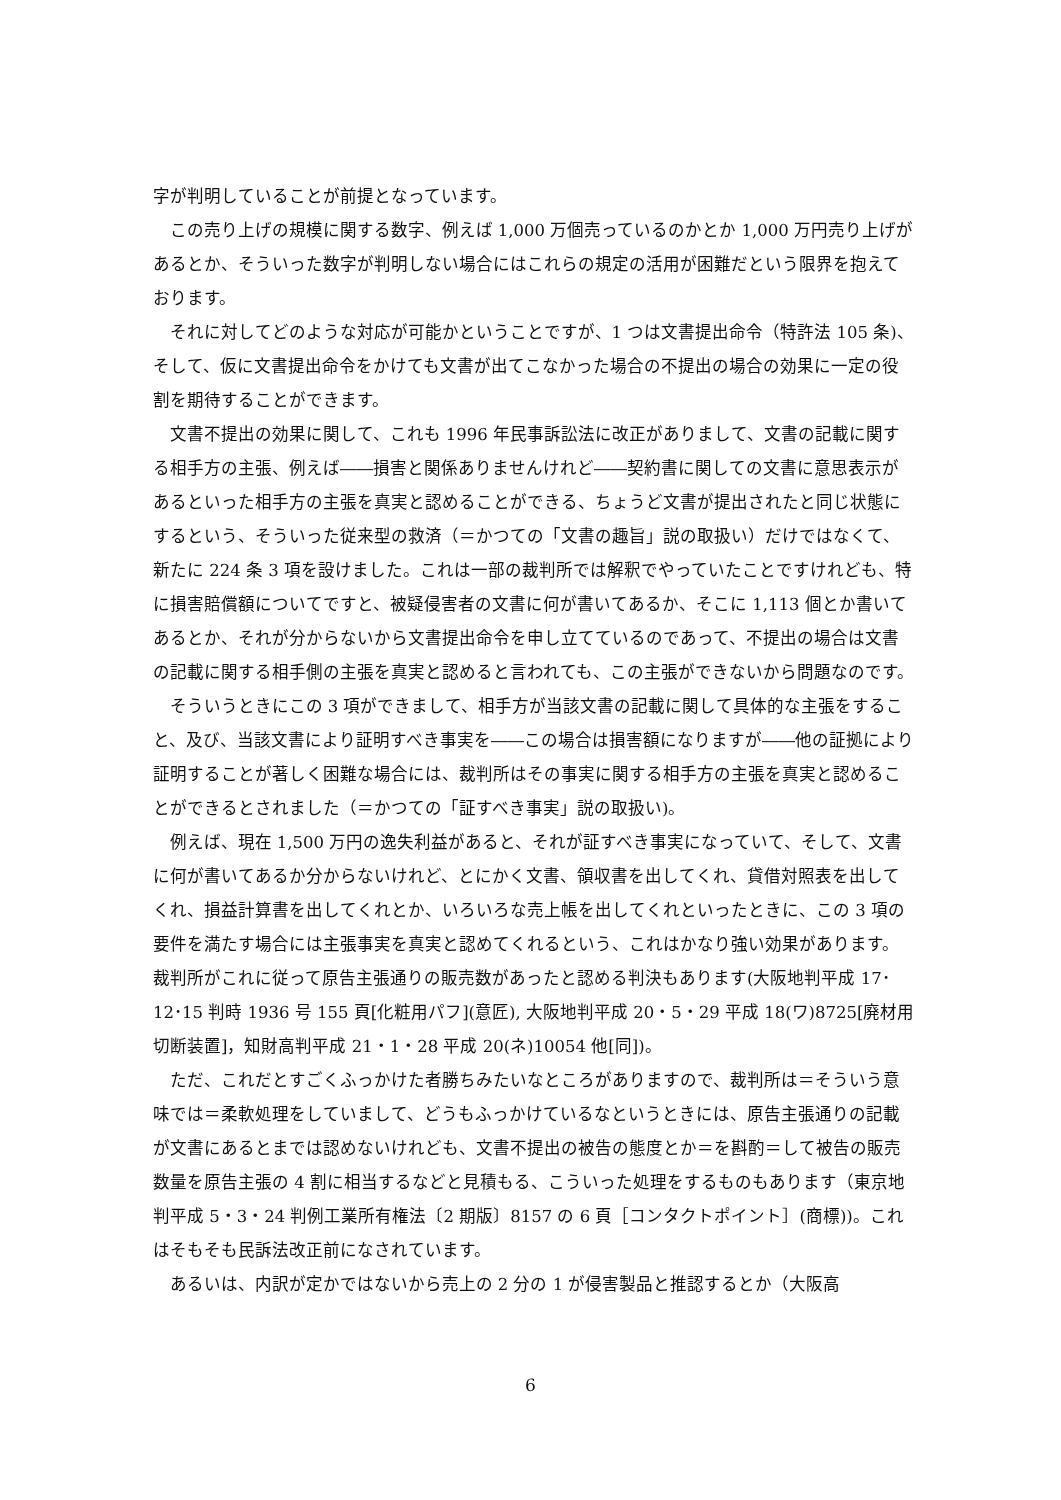字が判明していることが前提となっています。
この売り上げの規模に関する数字、例えば 1,000 万個売っているのかとか 1,000 万円売り上げがあるとか、そういった数字が判明しない場合にはこれらの規定の活用が困難だという限界を抱えております。
それに対してどのような対応が可能かということですが、1 つは文書提出命令（特許法 105 条)、そして、仮に文書提出命令をかけても文書が出てこなかった場合の不提出の場合の効果に一定の役割を期待することができます。
文書不提出の効果に関して、これも 1996 年民事訴訟法に改正がありまして、文書の記載に関する相手方の主張、例えば――損害と関係ありませんけれど――契約書に関しての文書に意思表示があるといった相手方の主張を真実と認めることができる、ちょうど文書が提出されたと同じ状態にするという、そういった従来型の救済（＝かつての「文書の趣旨」説の取扱い）だけではなくて、新たに 224 条 3 項を設けました。これは一部の裁判所では解釈でやっていたことですけれども、特に損害賠償額についてですと、被疑侵害者の文書に何が書いてあるか、そこに 1,113 個とか書いてあるとか、それが分からないから文書提出命令を申し立てているのであって、不提出の場合は文書の記載に関する相手側の主張を真実と認めると言われても、この主張ができないから問題なのです。
そういうときにこの 3 項ができまして、相手方が当該文書の記載に関して具体的な主張をすること、及び、当該文書により証明すべき事実を――この場合は損害額になりますが――他の証拠により証明することが著しく困難な場合には、裁判所はその事実に関する相手方の主張を真実と認めることができるとされました（＝かつての「証すべき事実」説の取扱い)。
例えば、現在 1,500 万円の逸失利益があると、それが証すべき事実になっていて、そして、文書に何が書いてあるか分からないけれど、とにかく文書、領収書を出してくれ、貸借対照表を出してくれ、損益計算書を出してくれとか、いろいろな売上帳を出してくれといったときに、この 3 項の要件を満たす場合には主張事実を真実と認めてくれるという、これはかなり強い効果があります。裁判所がこれに従って原告主張通りの販売数があったと認める判決もあります(大阪地判平成 17･12･15 判時 1936 号 155 頁[化粧用パフ](意匠), 大阪地判平成 20・5・29 平成 18(ワ)8725[廃材用切断装置]，知財高判平成 21・1・28 平成 20(ネ)10054 他[同])。
ただ、これだとすごくふっかけた者勝ちみたいなところがありますので、裁判所は＝そういう意味では＝柔軟処理をしていまして、どうもふっかけているなというときには、原告主張通りの記載が文書にあるとまでは認めないけれども、文書不提出の被告の態度とか＝を斟酌＝して被告の販売数量を原告主張の 4 割に相当するなどと見積もる、こういった処理をするものもあります（東京地判平成 5・3・24 判例工業所有権法〔2 期版〕8157 の 6 頁［コンタクトポイント］(商標))。これはそもそも民訴法改正前になされています。
あるいは、内訳が定かではないから売上の 2 分の 1 が侵害製品と推認するとか（大阪高
6